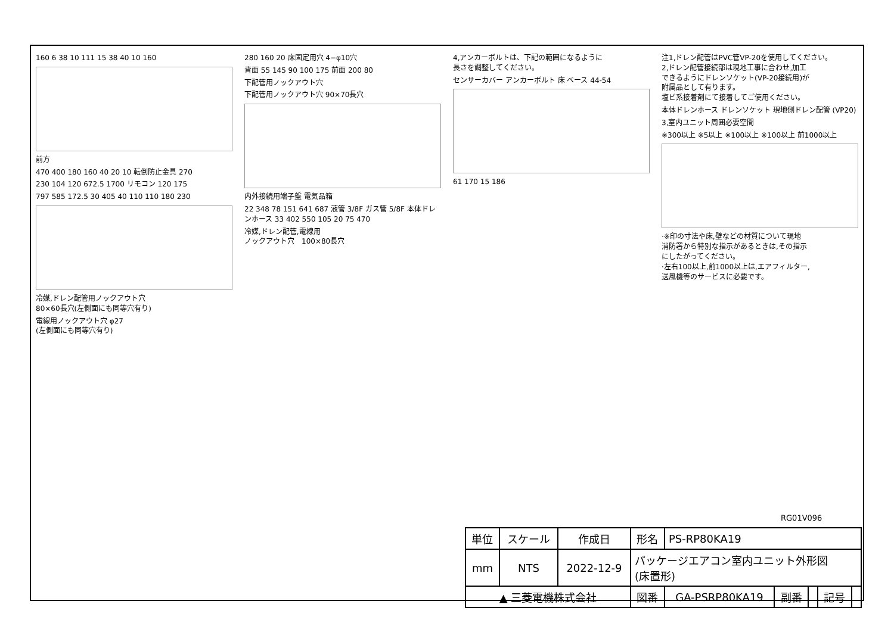160 6 38 10 111 15 38 40 10 160
前方
470 400 180 160 40 20 10 転倒防止金具 270
230 104 120 672.5 1700 リモコン 120 175
797 585 172.5 30 405 40 110 110 180 230
冷媒,ドレン配管用ノックアウト穴
80×60長穴(左側面にも同等穴有り)
電線用ノックアウト穴 φ27
(左側面にも同等穴有り)
280 160 20 床固定用穴 4−φ10穴
背面 55 145 90 100 175 前面 200 80
下配管用ノックアウト穴
下配管用ノックアウト穴 90×70長穴
内外接続用端子盤 電気品箱
22 348 78 151 641 687 液管 3/8F ガス管 5/8F 本体ドレンホース 33 402 550 105 20 75 470
冷媒,ドレン配管,電線用
ノックアウト穴　100×80長穴
4,アンカーボルトは、下記の範囲になるように
長さを調整してください。
センサーカバー アンカーボルト 床 ベース 44-54
61 170 15 186
注1,ドレン配管はPVC管VP-20を使用してください。
2,ドレン配管接続部は現地工事に合わせ,加工
できるようにドレンソケット(VP-20接続用)が
附属品として有ります。
塩ビ系接着剤にて接着してご使用ください。
本体ドレンホース ドレンソケット 現地側ドレン配管 (VP20)
3,室内ユニット周囲必要空間
※300以上 ※5以上 ※100以上 ※100以上 前1000以上
·※印の寸法や床,壁などの材質について現地
消防署から特別な指示があるときは,その指示
にしたがってください。
·左右100以上,前1000以上は,エアフィルター,
送風機等のサービスに必要です。
RG01V096
| 単位 | スケール | 作成日 | 形名 | PS-RP80KA19 | | | | |
| mm | NTS | 2022-12-9 | パッケージエアコン室内ユニット外形図 (床置形) | | | | | |
| ▲ 三菱電機株式会社 | | | 図番 | GA-PSRP80KA19 | 副番 | | 記号 | |